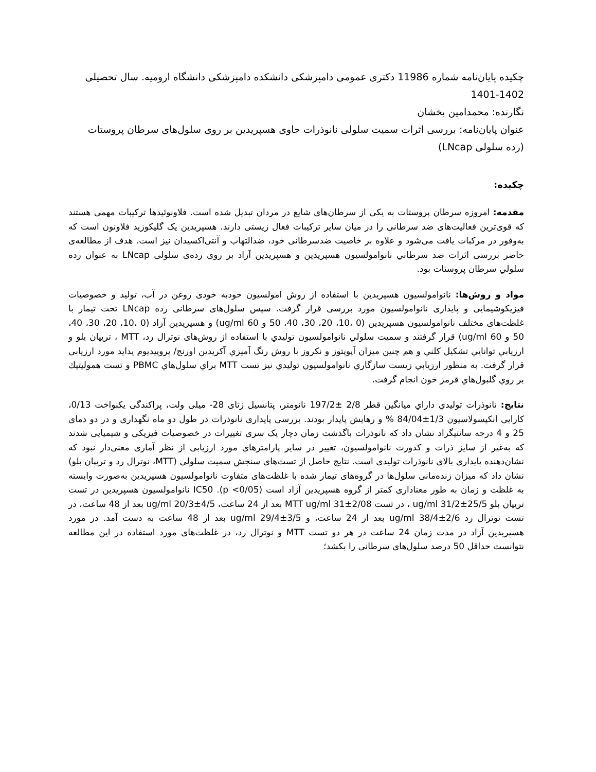چکیده پایان‌نامه شماره 11986 دکتری عمومی دامپزشکی دانشکده دامپزشکی دانشگاه ارومیه. سال تحصیلی 1402-1401
نگارنده: محمدامین بخشان
عنوان پایان‌نامه: بررسی اثرات سمیت سلولی نانوذرات حاوی هسپریدین بر روی سلول‌های سرطان پروستات (رده سلولی LNcap)
چکیده:
مقدمه: امروزه سرطان پروستات به یکی از سرطان‌های شایع در مردان تبدیل شده است. فلاونوئیدها ترکیبات مهمی هستند که قوی‌ترین فعالیت‌های ضد سرطانی را در میان سایر ترکیبات فعال زیستی دارند. هسپریدین یک گلیکوزید فلاونون است که به‌وفور در مرکبات یافت می‌شود و علاوه بر خاصیت ضدسرطانی خود، ضدالتهاب و آنتی‌اکسیدان نیز است. هدف از مطالعه‌ی حاضر بررسی اثرات ضد سرطاني نانوامولسیون هسپریدین و هسپریدین آزاد بر روی رده‌ی سلولی LNcap به عنوان رده سلولي سرطان پروستات بود.
مواد و روش‌ها: نانوامولسیون هسپریدین با استفاده از روش امولسیون خودبه خودی روغن در آب، تولید و خصوصیات فیزیکوشیمایی و پایداری نانوامولسیون مورد بررسی قرار گرفت. سپس سلول‌های سرطانی رده LNcap تحت تیمار با غلظت‌های مختلف نانوامولسیون هسپریدین (0 ،10، 20، 30، 40، 50 و 60 ug/ml) و هسپریدین آزاد (0 ،10، 20، 30، 40، 50 و 60 ug/ml) قرار گرفتند و سمیت سلولي نانوامولسیون تولیدي با استفاده از روش‌های نوترال رد، MTT ، تریپان بلو و ارزیابي توانایي تشکیل کلني و هم چنین میزان آپوپتوز و نکروز با روش رنگ آمیزي آکریدین اورنج/ پروپیدیوم یداید مورد ارزیابی قرار گرفت. به منظور ارزیابي زیست سازگاري نانوامولسیون تولیدي نیز تست MTT براي سلول‌هاي PBMC و تست همولیتیك بر روي گلبول‌هاي قرمز خون انجام گرفت.
نتایج: نانوذرات تولیدي داراي میانگین قطر 2/8 ±197/2 نانومتر، پتانسیل زتای 28- میلی ولت، پراکندگی یکنواخت 0/13، کارایی انکپسولاسیون 1/3±84/04 % و رهایش پایدار بودند. بررسی پایداری نانوذرات در طول دو ماه نگهداری و در دو دمای 25 و 4 درجه سانتیگراد نشان داد که نانوذرات باگذشت زمان دچار یک سری تغییرات در خصوصیات فیزیکی و شیمیایی شدند که به‌غیر از سایز ذرات و کدورت نانوامولسیون، تغییر در سایر پارامترهای مورد ارزیابی از نظر آماری معنی‌دار نبود که نشان‌دهنده پایداری بالای نانوذرات تولیدی است. نتایج حاصل از تست‌های سنجش سمیت سلولی (MTT، نوترال رد و تریپان بلو) نشان داد که میزان زنده‌مانی سلول‌ها در گروه‌های تیمار شده با غلظت‌های متفاوت نانوامولسیون هسپریدین به‌صورت وابسته به غلظت و زمان به طور معناداری کمتر از گروه هسپریدین آزاد است (p <0/05). IC50 نانوامولسیون هسپریدین در تست تریپان بلو ug/ml 31/2±25/5 ، در تست MTT ug/ml 31±2/08 بعد از 24 ساعت، ug/ml 20/3±4/5 بعد از 48 ساعت، در تست نوترال رد ug/ml 38/4±2/6 بعد از 24 ساعت، و ug/ml 29/4±3/5 بعد از 48 ساعت به دست آمد. در مورد هسپریدین آزاد در مدت زمان 24 ساعت در هر دو تست MTT و نوترال رد، در غلظت‌های مورد استفاده در این مطالعه نتوانست حداقل 50 درصد سلول‌های سرطانی را بکشد؛